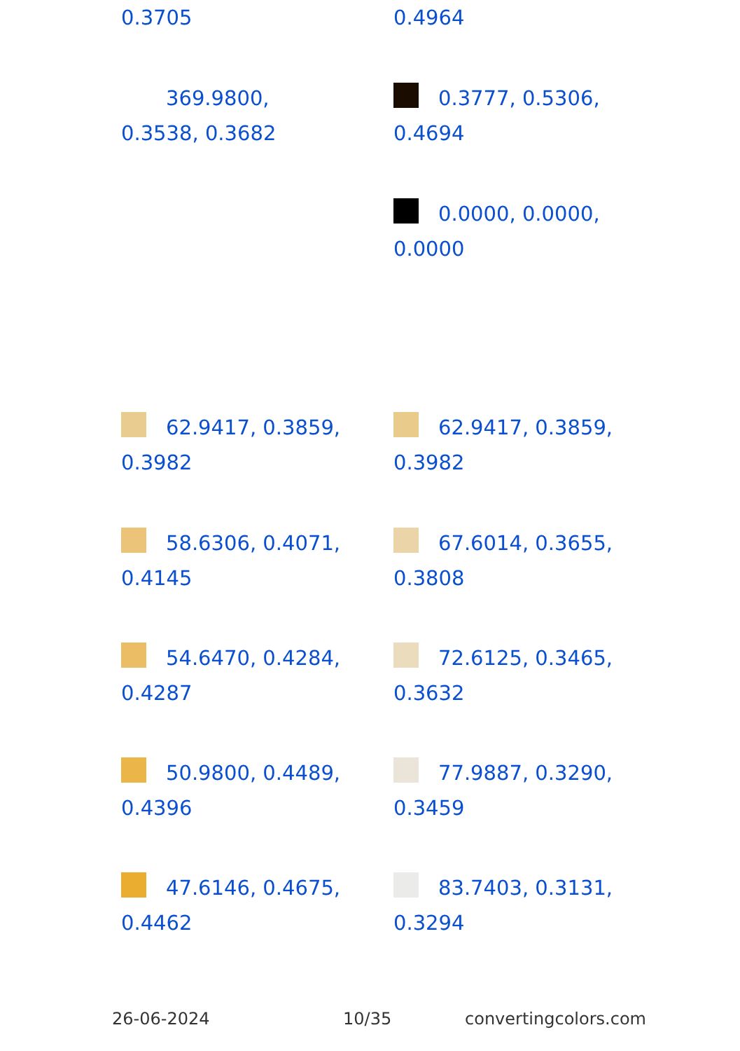0.3705 0.4964
369.9800, 0.3538, 0.3682
0.3777, 0.5306, 0.4694
0.0000, 0.0000, 0.0000
62.9417, 0.3859, 0.3982
62.9417, 0.3859, 0.3982
58.6306, 0.4071, 0.4145
67.6014, 0.3655, 0.3808
54.6470, 0.4284, 0.4287
72.6125, 0.3465, 0.3632
50.9800, 0.4489, 0.4396
77.9887, 0.3290, 0.3459
47.6146, 0.4675, 0.4462
83.7403, 0.3131, 0.3294
26-06-2024 10/35 convertingcolors.com